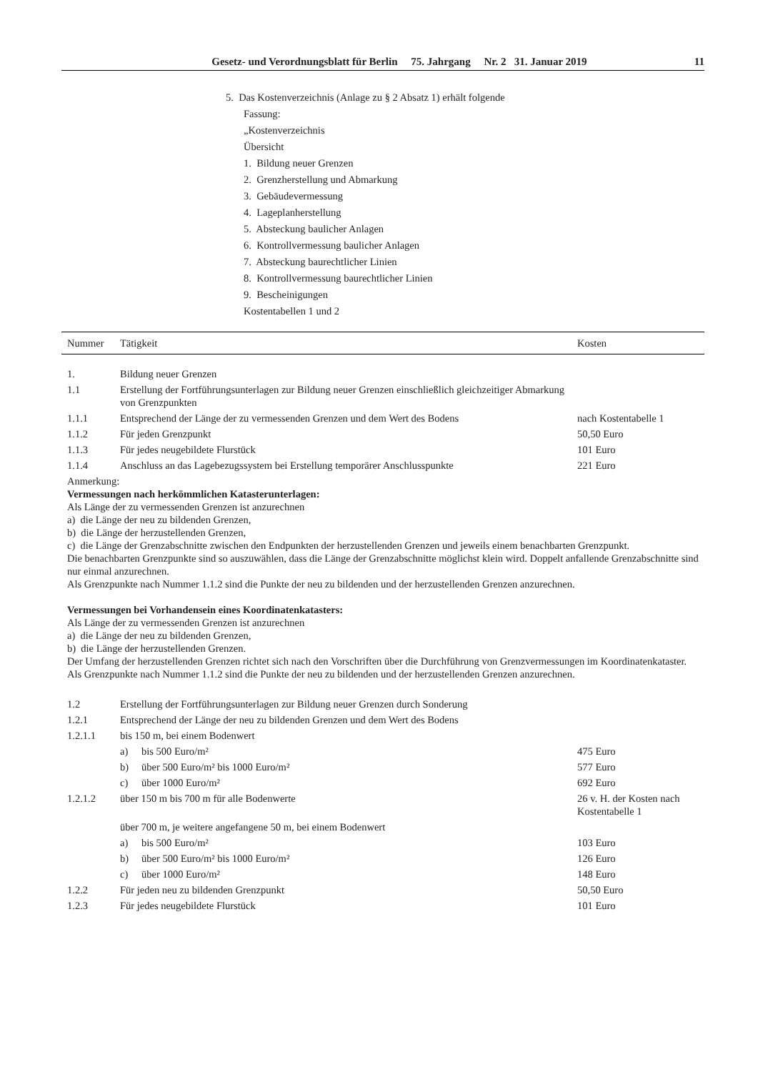Gesetz- und Verordnungsblatt für Berlin 75. Jahrgang Nr. 2 31. Januar 2019 11
5. Das Kostenverzeichnis (Anlage zu § 2 Absatz 1) erhält folgende
Fassung:
„Kostenverzeichnis
Übersicht
1. Bildung neuer Grenzen
2. Grenzherstellung und Abmarkung
3. Gebäudevermessung
4. Lageplanherstellung
5. Absteckung baulicher Anlagen
6. Kontrollvermessung baulicher Anlagen
7. Absteckung baurechtlicher Linien
8. Kontrollvermessung baurechtlicher Linien
9. Bescheinigungen
Kostentabellen 1 und 2
| Nummer | Tätigkeit | Kosten |
| --- | --- | --- |
| 1. | Bildung neuer Grenzen | |
| 1.1 | Erstellung der Fortführungsunterlagen zur Bildung neuer Grenzen einschließlich gleichzeitiger Abmarkung von Grenzpunkten | |
| 1.1.1 | Entsprechend der Länge der zu vermessenden Grenzen und dem Wert des Bodens | nach Kostentabelle 1 |
| 1.1.2 | Für jeden Grenzpunkt | 50,50 Euro |
| 1.1.3 | Für jedes neugebildete Flurstück | 101 Euro |
| 1.1.4 | Anschluss an das Lagebezugssystem bei Erstellung temporärer Anschlusspunkte | 221 Euro |
| Anmerkung: Vermessungen nach herkömmlichen Katasterunterlagen: Als Länge der zu vermessenden Grenzen ist anzurechnen a) die Länge der neu zu bildenden Grenzen, b) die Länge der herzustellenden Grenzen, c) die Länge der Grenzabschnitte zwischen den Endpunkten der herzustellenden Grenzen und jeweils einem benachbarten Grenzpunkt. Die benachbarten Grenzpunkte sind so auszuwählen, dass die Länge der Grenzabschnitte möglichst klein wird. Doppelt anfallende Grenzabschnitte sind nur einmal anzurechnen. Als Grenzpunkte nach Nummer 1.1.2 sind die Punkte der neu zu bildenden und der herzustellenden Grenzen anzurechnen. Vermessungen bei Vorhandensein eines Koordinatenkatasters: Als Länge der zu vermessenden Grenzen ist anzurechnen a) die Länge der neu zu bildenden Grenzen, b) die Länge der herzustellenden Grenzen. Der Umfang der herzustellenden Grenzen richtet sich nach den Vorschriften über die Durchführung von Grenzvermessungen im Koordinatenkataster. Als Grenzpunkte nach Nummer 1.1.2 sind die Punkte der neu zu bildenden und der herzustellenden Grenzen anzurechnen. | | |
| 1.2 | Erstellung der Fortführungsunterlagen zur Bildung neuer Grenzen durch Sonderung | |
| 1.2.1 | Entsprechend der Länge der neu zu bildenden Grenzen und dem Wert des Bodens | |
| 1.2.1.1 | bis 150 m, bei einem Bodenwert | |
| | a) bis 500 Euro/m² | 475 Euro |
| | b) über 500 Euro/m² bis 1000 Euro/m² | 577 Euro |
| | c) über 1000 Euro/m² | 692 Euro |
| 1.2.1.2 | über 150 m bis 700 m für alle Bodenwerte | 26 v. H. der Kosten nach Kostentabelle 1 |
| | über 700 m, je weitere angefangene 50 m, bei einem Bodenwert | |
| | a) bis 500 Euro/m² | 103 Euro |
| | b) über 500 Euro/m² bis 1000 Euro/m² | 126 Euro |
| | c) über 1000 Euro/m² | 148 Euro |
| 1.2.2 | Für jeden neu zu bildenden Grenzpunkt | 50,50 Euro |
| 1.2.3 | Für jedes neugebildete Flurstück | 101 Euro |